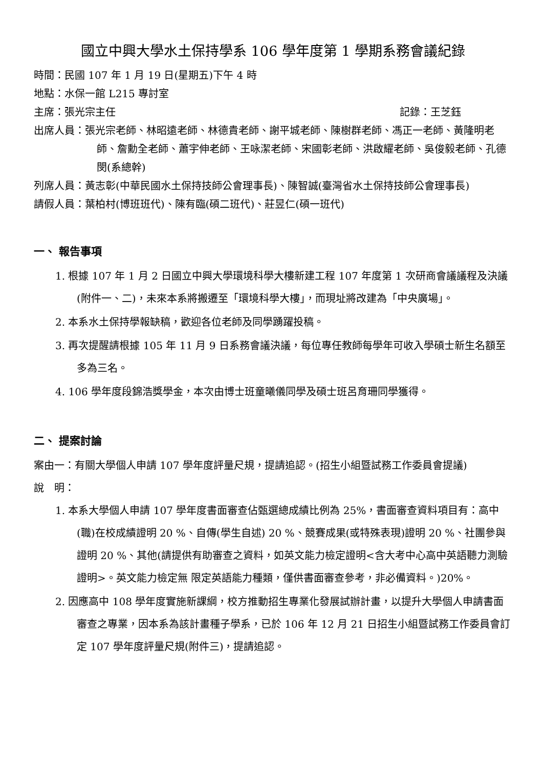國立中興大學水土保持學系 106 學年度第 1 學期系務會議紀錄
時間：民國 107 年 1 月 19 日(星期五)下午 4 時
地點：水保一館 L215 專討室
主席：張光宗主任 記錄：王芝鈺
出席人員：張光宗老師、林昭遠老師、林德貴老師、謝平城老師、陳樹群老師、馮正一老師、黃隆明老師、詹勳全老師、蕭宇伸老師、王咏潔老師、宋國彰老師、洪啟耀老師、吳俊毅老師、孔德閔(系總幹)
列席人員：黃志彰(中華民國水土保持技師公會理事長)、陳智誠(臺灣省水土保持技師公會理事長)
請假人員：葉柏村(博班班代)、陳有臨(碩二班代)、莊昱仁(碩一班代)
一、 報告事項
1. 根據 107 年 1 月 2 日國立中興大學環境科學大樓新建工程 107 年度第 1 次研商會議議程及決議(附件一、二)，未來本系將搬遷至「環境科學大樓」，而現址將改建為「中央廣場」。
2. 本系水土保持學報缺稿，歡迎各位老師及同學踴躍投稿。
3. 再次提醒請根據 105 年 11 月 9 日系務會議決議，每位專任教師每學年可收入學碩士新生名額至多為三名。
4. 106 學年度段錦浩獎學金，本次由博士班童曦儀同學及碩士班呂育珊同學獲得。
二、 提案討論
案由一：有關大學個人申請 107 學年度評量尺規，提請追認。(招生小組暨試務工作委員會提議)
說　明：
1. 本系大學個人申請 107 學年度書面審查佔甄選總成績比例為 25%，書面審查資料項目有：高中(職)在校成績證明 20 %、自傳(學生自述) 20 %、競賽成果(或特殊表現)證明 20 %、社團參與證明 20 %、其他(請提供有助審查之資料，如英文能力檢定證明<含大考中心高中英語聽力測驗證明>。英文能力檢定無 限定英語能力種類，僅供書面審查參考，非必備資料。)20%。
2. 因應高中 108 學年度實施新課綱，校方推動招生專業化發展試辦計畫，以提升大學個人申請書面審查之專業，因本系為該計畫種子學系，已於 106 年 12 月 21 日招生小組暨試務工作委員會訂定 107 學年度評量尺規(附件三)，提請追認。